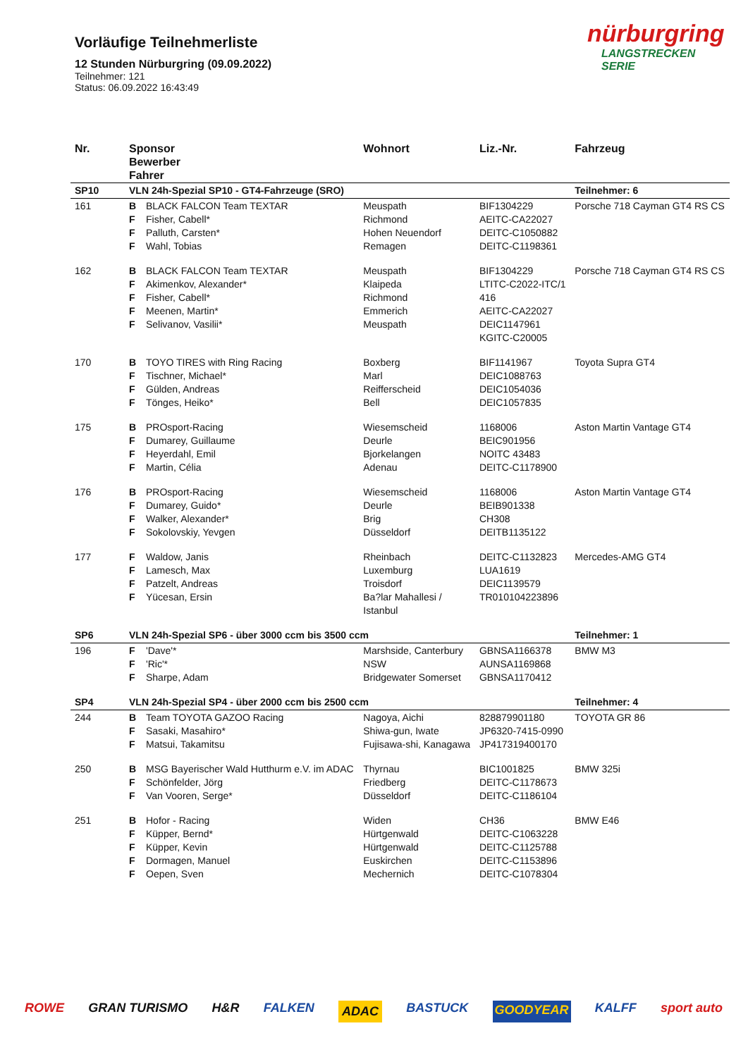Vorläufige Teilnehmerliste
12 Stunden Nürburgring (09.09.2022)
Teilnehmer: 121
Status: 06.09.2022 16:43:49
nürburgring
LANGSTRECKEN SERIE
| Nr. | Sponsor Bewerber Fahrer | | Wohnort | Liz.-Nr. | Fahrzeug |
| --- | --- | --- | --- | --- | --- |
| SP10 | VLN 24h-Spezial SP10 - GT4-Fahrzeuge (SRO) | | | | Teilnehmer: 6 |
| 161 | B F F F | BLACK FALCON Team TEXTAR Fisher, Cabell* Palluth, Carsten* Wahl, Tobias | Meuspath Richmond Hohen Neuendorf Remagen | BIF1304229 AEITC-CA22027 DEITC-C1050882 DEITC-C1198361 | Porsche 718 Cayman GT4 RS CS |
| 162 | B F F F F | BLACK FALCON Team TEXTAR Akimenkov, Alexander* Fisher, Cabell* Meenen, Martin* Selivanov, Vasilii* | Meuspath Klaipeda Richmond Emmerich Meuspath | BIF1304229 LTITC-C2022-ITC/1 416 AEITC-CA22027 DEIC1147961 KGITC-C20005 | Porsche 718 Cayman GT4 RS CS |
| 170 | B F F F | TOYO TIRES with Ring Racing Tischner, Michael* Gülden, Andreas Tönges, Heiko* | Boxberg Marl Reifferscheid Bell | BIF1141967 DEIC1088763 DEIC1054036 DEIC1057835 | Toyota Supra GT4 |
| 175 | B F F F | PROsport-Racing Dumarey, Guillaume Heyerdahl, Emil Martin, Célia | Wiesemscheid Deurle Bjorkelangen Adenau | 1168006 BEIC901956 NOITC 43483 DEITC-C1178900 | Aston Martin Vantage GT4 |
| 176 | B F F F | PROsport-Racing Dumarey, Guido* Walker, Alexander* Sokolovskiy, Yevgen | Wiesemscheid Deurle Brig Düsseldorf | 1168006 BEIB901338 CH308 DEITB1135122 | Aston Martin Vantage GT4 |
| 177 | F F F F | Waldow, Janis Lamesch, Max Patzelt, Andreas Yücesan, Ersin | Rheinbach Luxemburg Troisdorf Ba?lar Mahallesi / Istanbul | DEITC-C1132823 LUA1619 DEIC1139579 TR010104223896 | Mercedes-AMG GT4 |
| SP6 | VLN 24h-Spezial SP6 - über 3000 ccm bis 3500 ccm | | | | Teilnehmer: 1 |
| 196 | F F F | 'Dave'* 'Ric'* Sharpe, Adam | Marshside, Canterbury NSW Bridgewater Somerset | GBNSA1166378 AUNSA1169868 GBNSA1170412 | BMW M3 |
| SP4 | VLN 24h-Spezial SP4 - über 2000 ccm bis 2500 ccm | | | | Teilnehmer: 4 |
| 244 | B F F | Team TOYOTA GAZOO Racing Sasaki, Masahiro* Matsui, Takamitsu | Nagoya, Aichi Shiwa-gun, Iwate Fujisawa-shi, Kanagawa | 828879901180 JP6320-7415-0990 JP417319400170 | TOYOTA GR 86 |
| 250 | B F F | MSG Bayerischer Wald Hutthurm e.V. im ADAC Schönfelder, Jörg Van Vooren, Serge* | Thyrnau Friedberg Düsseldorf | BIC1001825 DEITC-C1178673 DEITC-C1186104 | BMW 325i |
| 251 | B F F F F | Hofor - Racing Küpper, Bernd* Küpper, Kevin Dormagen, Manuel Oepen, Sven | Widen Hürtgenwald Hürtgenwald Euskirchen Mechernich | CH36 DEITC-C1063228 DEITC-C1125788 DEITC-C1153896 DEITC-C1078304 | BMW E46 |
ROWE GRAN TURISMO H&R FALKEN ADAC BASTUCK GOODYEAR KALFF sport auto